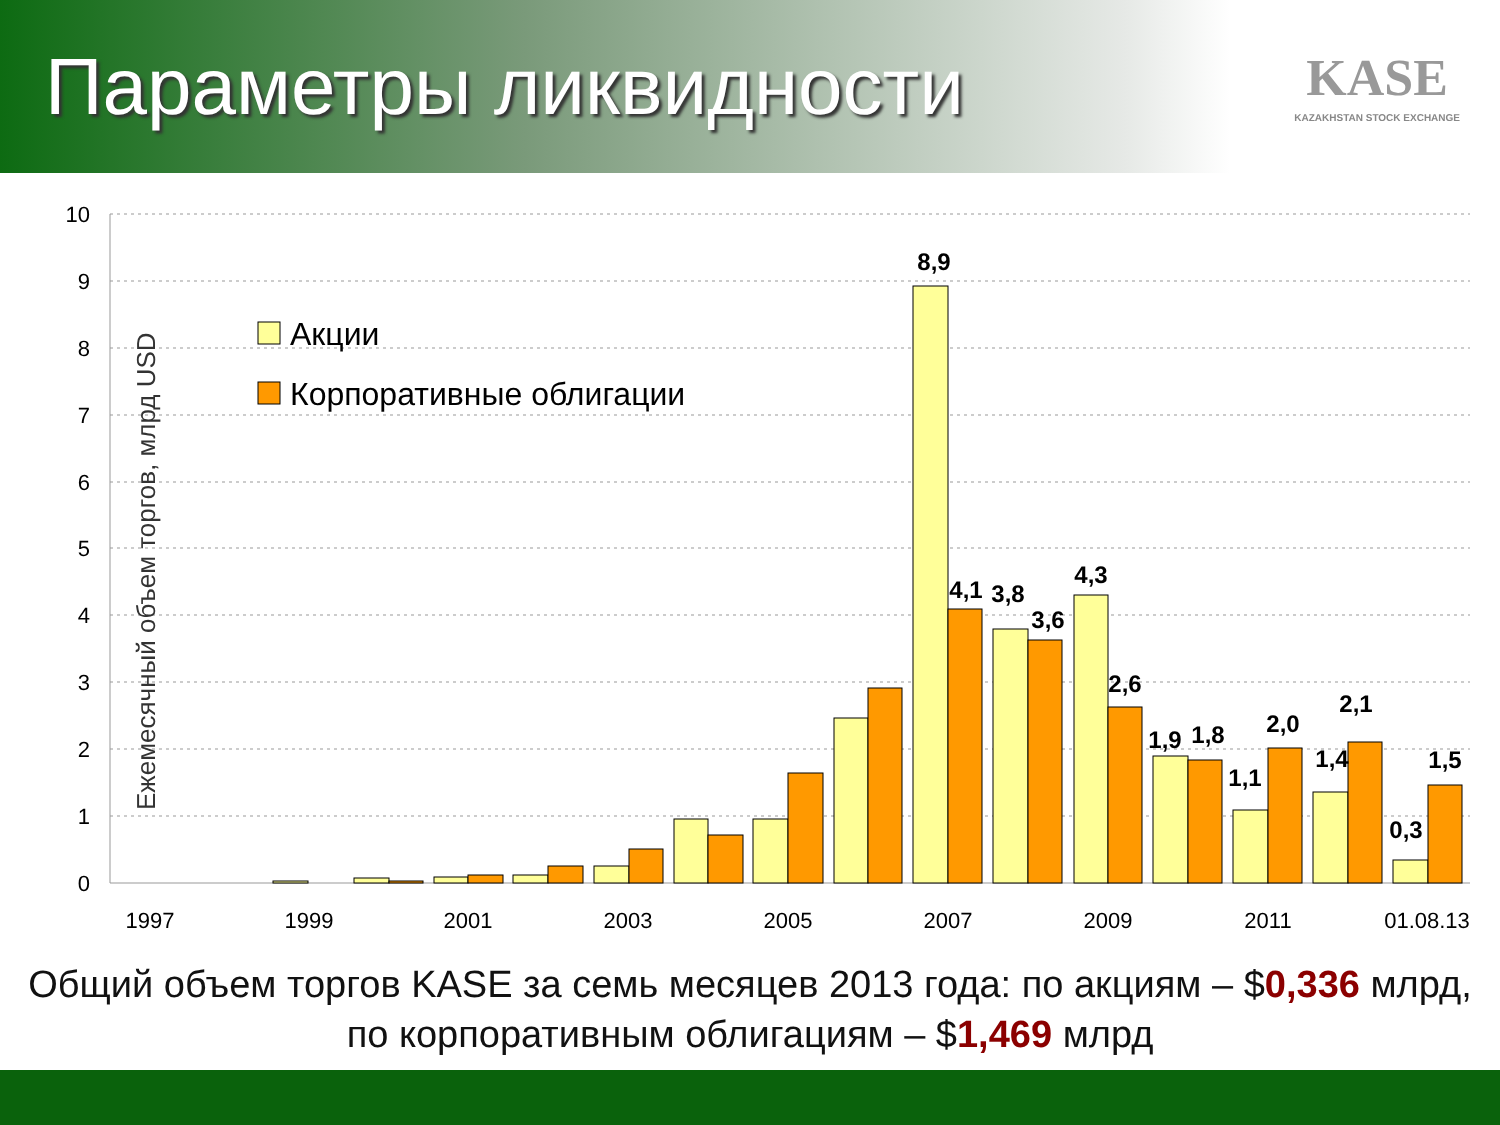Параметры ликвидности
KASE
KAZAKHSTAN STOCK EXCHANGE
10
9
8
7
6
5
4
3
2
1
0
Ежемесячный объем торгов, млрд USD
Акции
Корпоративные облигации
8,9
4,1
3,8
3,6
4,3
2,6
1,9
1,8
1,1
2,0
1,4
2,1
0,3
1,5
1997
1999
2001
2003
2005
2007
2009
2011
01.08.13
Общий объем торгов KASE за семь месяцев 2013 года: по акциям – $0,336 млрд,
по корпоративным облигациям – $1,469 млрд